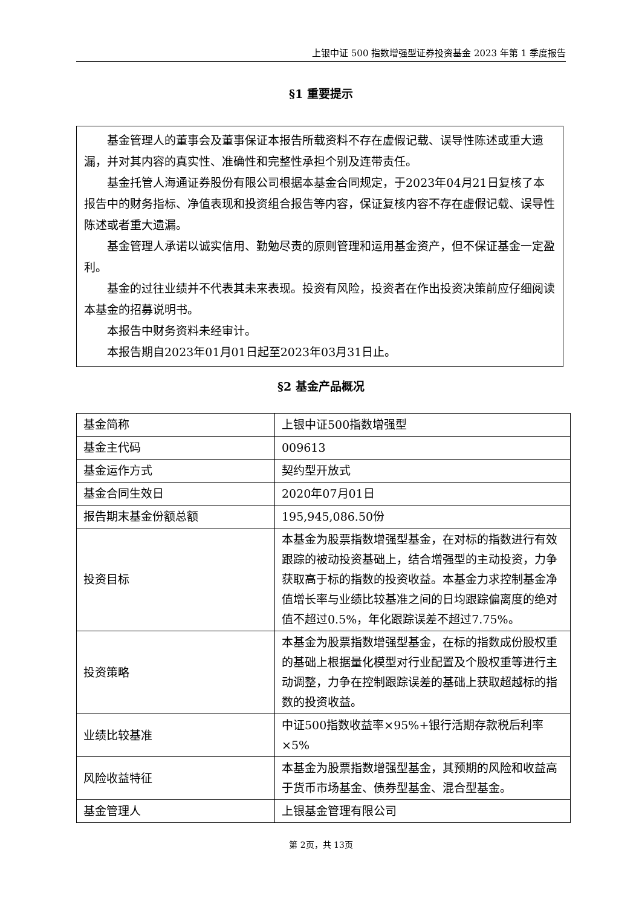上银中证 500 指数增强型证券投资基金 2023 年第 1 季度报告
§1 重要提示
基金管理人的董事会及董事保证本报告所载资料不存在虚假记载、误导性陈述或重大遗漏，并对其内容的真实性、准确性和完整性承担个别及连带责任。
基金托管人海通证券股份有限公司根据本基金合同规定，于2023年04月21日复核了本报告中的财务指标、净值表现和投资组合报告等内容，保证复核内容不存在虚假记载、误导性陈述或者重大遗漏。
基金管理人承诺以诚实信用、勤勉尽责的原则管理和运用基金资产，但不保证基金一定盈利。
基金的过往业绩并不代表其未来表现。投资有风险，投资者在作出投资决策前应仔细阅读本基金的招募说明书。
本报告中财务资料未经审计。
本报告期自2023年01月01日起至2023年03月31日止。
§2 基金产品概况
| 基金简称 | 上银中证500指数增强型 |
| 基金主代码 | 009613 |
| 基金运作方式 | 契约型开放式 |
| 基金合同生效日 | 2020年07月01日 |
| 报告期末基金份额总额 | 195,945,086.50份 |
| 投资目标 | 本基金为股票指数增强型基金，在对标的指数进行有效跟踪的被动投资基础上，结合增强型的主动投资，力争获取高于标的指数的投资收益。本基金力求控制基金净值增长率与业绩比较基准之间的日均跟踪偏离度的绝对值不超过0.5%，年化跟踪误差不超过7.75%。 |
| 投资策略 | 本基金为股票指数增强型基金，在标的指数成份股权重的基础上根据量化模型对行业配置及个股权重等进行主动调整，力争在控制跟踪误差的基础上获取超越标的指数的投资收益。 |
| 业绩比较基准 | 中证500指数收益率×95%+银行活期存款税后利率×5% |
| 风险收益特征 | 本基金为股票指数增强型基金，其预期的风险和收益高于货币市场基金、债券型基金、混合型基金。 |
| 基金管理人 | 上银基金管理有限公司 |
第 2页，共 13页